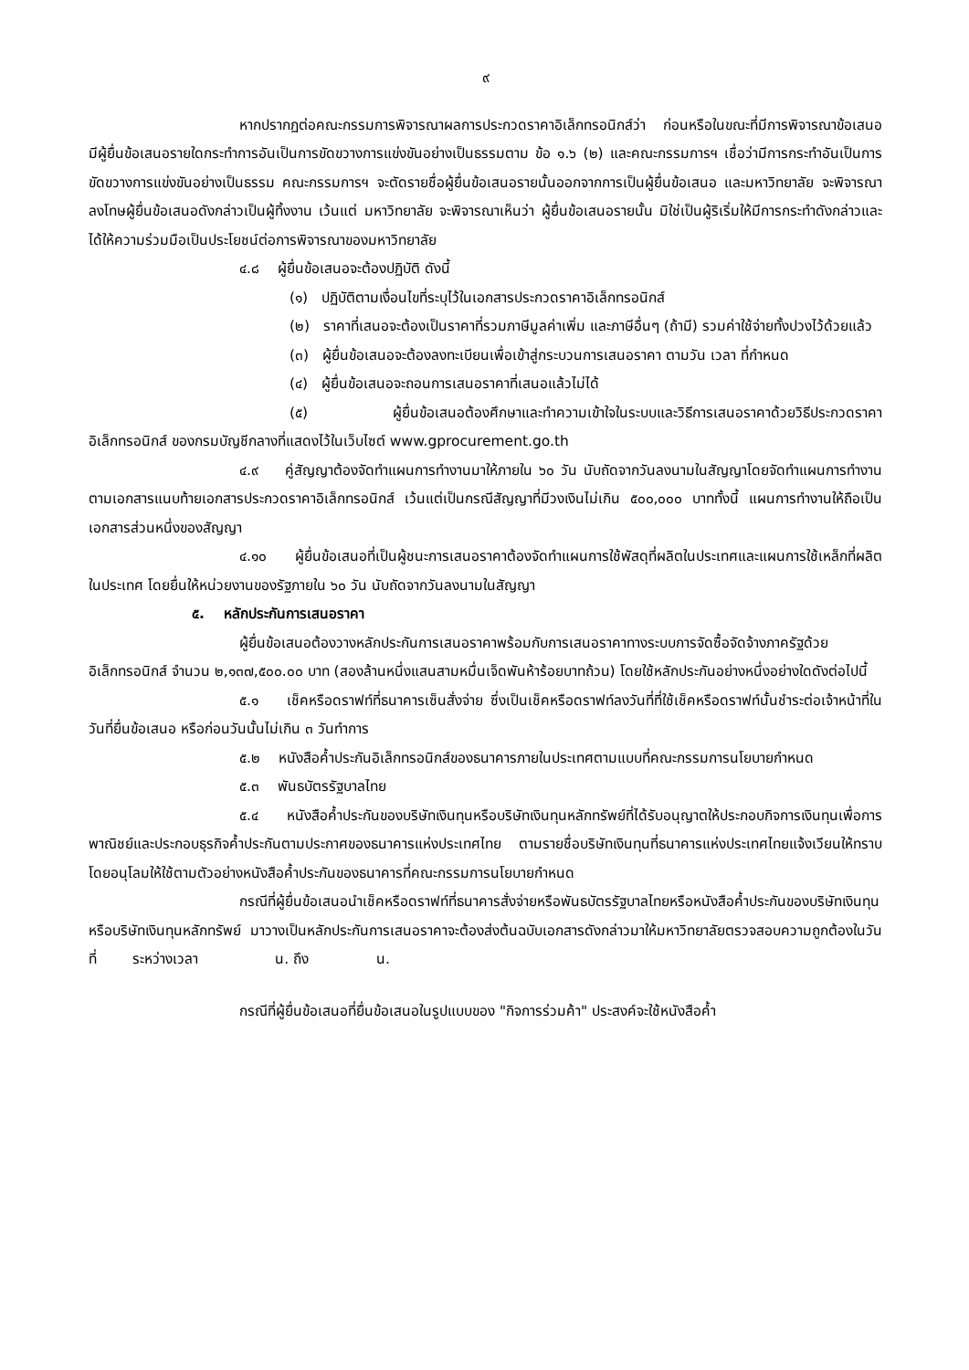๙
หากปรากฏต่อคณะกรรมการพิจารณาผลการประกวดราคาอิเล็กทรอนิกส์ว่า ก่อนหรือในขณะที่มีการพิจารณาข้อเสนอ มีผู้ยื่นข้อเสนอรายใดกระทำการอันเป็นการขัดขวางการแข่งขันอย่างเป็นธรรมตาม ข้อ ๑.๖ (๒) และคณะกรรมการฯ เชื่อว่ามีการกระทำอันเป็นการขัดขวางการแข่งขันอย่างเป็นธรรม คณะกรรมการฯ จะตัดรายชื่อผู้ยื่นข้อเสนอรายนั้นออกจากการเป็นผู้ยื่นข้อเสนอ และมหาวิทยาลัย จะพิจารณาลงโทษผู้ยื่นข้อเสนอดังกล่าวเป็นผู้ทิ้งงาน เว้นแต่ มหาวิทยาลัย จะพิจารณาเห็นว่า ผู้ยื่นข้อเสนอรายนั้น มิใช่เป็นผู้ริเริ่มให้มีการกระทำดังกล่าวและได้ให้ความร่วมมือเป็นประโยชน์ต่อการพิจารณาของมหาวิทยาลัย
๔.๘ ผู้ยื่นข้อเสนอจะต้องปฏิบัติ ดังนี้
(๑) ปฏิบัติตามเงื่อนไขที่ระบุไว้ในเอกสารประกวดราคาอิเล็กทรอนิกส์
(๒) ราคาที่เสนอจะต้องเป็นราคาที่รวมภาษีมูลค่าเพิ่ม และภาษีอื่นๆ (ถ้ามี) รวมค่าใช้จ่ายทั้งปวงไว้ด้วยแล้ว
(๓) ผู้ยื่นข้อเสนอจะต้องลงทะเบียนเพื่อเข้าสู่กระบวนการเสนอราคา ตามวัน เวลา ที่กำหนด
(๔) ผู้ยื่นข้อเสนอจะถอนการเสนอราคาที่เสนอแล้วไม่ได้
(๕) ผู้ยื่นข้อเสนอต้องศึกษาและทำความเข้าใจในระบบและวิธีการเสนอราคาด้วยวิธีประกวดราคาอิเล็กทรอนิกส์ ของกรมบัญชีกลางที่แสดงไว้ในเว็บไซต์ www.gprocurement.go.th
๔.๙ คู่สัญญาต้องจัดทำแผนการทำงานมาให้ภายใน ๖๐ วัน นับถัดจากวันลงนามในสัญญาโดยจัดทำแผนการทำงานตามเอกสารแนบท้ายเอกสารประกวดราคาอิเล็กทรอนิกส์ เว้นแต่เป็นกรณีสัญญาที่มีวงเงินไม่เกิน ๕๐๐,๐๐๐ บาททั้งนี้ แผนการทำงานให้ถือเป็นเอกสารส่วนหนึ่งของสัญญา
๔.๑๐ ผู้ยื่นข้อเสนอที่เป็นผู้ชนะการเสนอราคาต้องจัดทำแผนการใช้พัสดุที่ผลิตในประเทศและแผนการใช้เหล็กที่ผลิตในประเทศ โดยยื่นให้หน่วยงานของรัฐภายใน ๖๐ วัน นับถัดจากวันลงนามในสัญญา
๕. หลักประกันการเสนอราคา
ผู้ยื่นข้อเสนอต้องวางหลักประกันการเสนอราคาพร้อมกับการเสนอราคาทางระบบการจัดซื้อจัดจ้างภาครัฐด้วยอิเล็กทรอนิกส์ จำนวน ๒,๑๓๗,๕๐๐.๐๐ บาท (สองล้านหนึ่งแสนสามหมื่นเจ็ดพันห้าร้อยบาทถ้วน) โดยใช้หลักประกันอย่างหนึ่งอย่างใดดังต่อไปนี้
๕.๑ เช็คหรือดราฟท์ที่ธนาคารเซ็นสั่งจ่าย ซึ่งเป็นเช็คหรือดราฟท์ลงวันที่ที่ใช้เช็คหรือดราฟท์นั้นชำระต่อเจ้าหน้าที่ในวันที่ยื่นข้อเสนอ หรือก่อนวันนั้นไม่เกิน ๓ วันทำการ
๕.๒ หนังสือค้ำประกันอิเล็กทรอนิกส์ของธนาคารภายในประเทศตามแบบที่คณะกรรมการนโยบายกำหนด
๕.๓ พันธบัตรรัฐบาลไทย
๕.๔ หนังสือค้ำประกันของบริษัทเงินทุนหรือบริษัทเงินทุนหลักทรัพย์ที่ได้รับอนุญาตให้ประกอบกิจการเงินทุนเพื่อการพาณิชย์และประกอบธุรกิจค้ำประกันตามประกาศของธนาคารแห่งประเทศไทย ตามรายชื่อบริษัทเงินทุนที่ธนาคารแห่งประเทศไทยแจ้งเวียนให้ทราบ โดยอนุโลมให้ใช้ตามตัวอย่างหนังสือค้ำประกันของธนาคารที่คณะกรรมการนโยบายกำหนด
กรณีที่ผู้ยื่นข้อเสนอนำเช็คหรือดราฟท์ที่ธนาคารสั่งจ่ายหรือพันธบัตรรัฐบาลไทยหรือหนังสือค้ำประกันของบริษัทเงินทุนหรือบริษัทเงินทุนหลักทรัพย์ มาวางเป็นหลักประกันการเสนอราคาจะต้องส่งต้นฉบับเอกสารดังกล่าวมาให้มหาวิทยาลัยตรวจสอบความถูกต้องในวันที่ ระหว่างเวลา น. ถึง น.
กรณีที่ผู้ยื่นข้อเสนอที่ยื่นข้อเสนอในรูปแบบของ "กิจการร่วมค้า" ประสงค์จะใช้หนังสือค้ำ